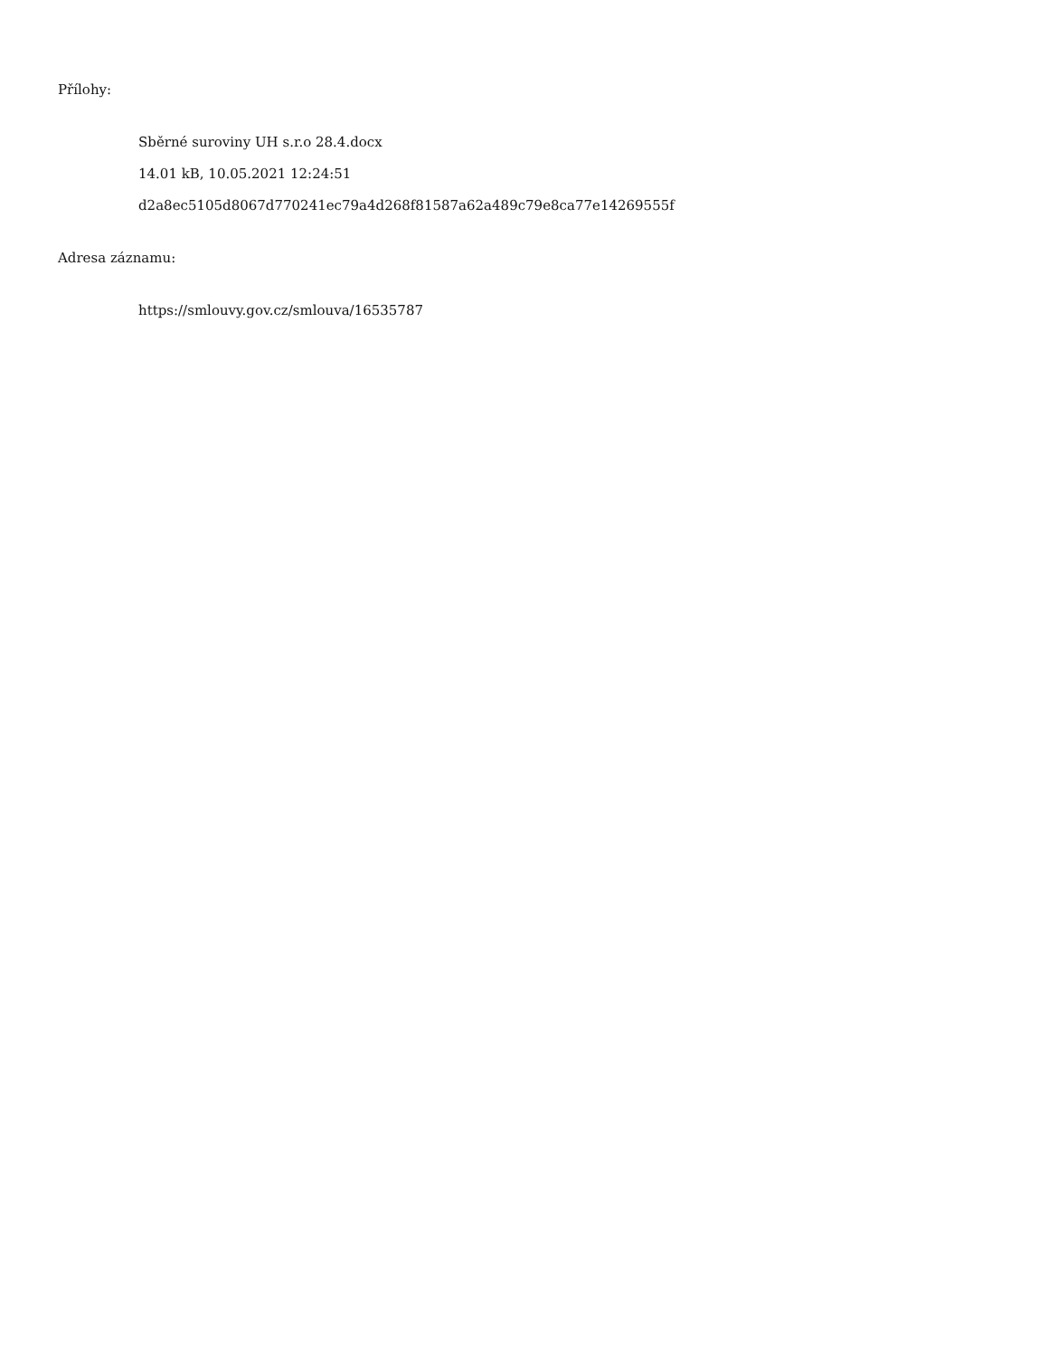Přílohy:
Sběrné suroviny UH s.r.o 28.4.docx
14.01 kB, 10.05.2021 12:24:51
d2a8ec5105d8067d770241ec79a4d268f81587a62a489c79e8ca77e14269555f
Adresa záznamu:
https://smlouvy.gov.cz/smlouva/16535787